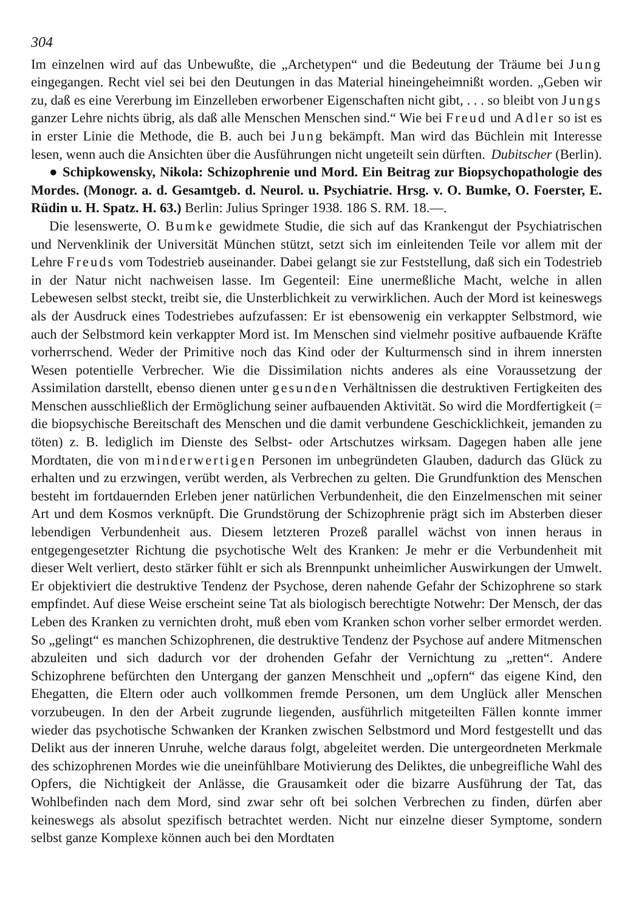304
Im einzelnen wird auf das Unbewußte, die „Archetypen“ und die Bedeutung der Träume bei Jung eingegangen. Recht viel sei bei den Deutungen in das Material hineingeheimnißt worden. „Geben wir zu, daß es eine Vererbung im Einzelleben erworbener Eigenschaften nicht gibt, . . . so bleibt von Jungs ganzer Lehre nichts übrig, als daß alle Menschen Menschen sind.“ Wie bei Freud und Adler so ist es in erster Linie die Methode, die B. auch bei Jung bekämpft. Man wird das Büchlein mit Interesse lesen, wenn auch die Ansichten über die Ausführungen nicht ungeteilt sein dürften. Dubitscher (Berlin).
● Schipkowensky, Nikola: Schizophrenie und Mord. Ein Beitrag zur Biopsychopathologie des Mordes. (Monogr. a. d. Gesamtgeb. d. Neurol. u. Psychiatrie. Hrsg. v. O. Bumke, O. Foerster, E. Rüdin u. H. Spatz. H. 63.) Berlin: Julius Springer 1938. 186 S. RM. 18.—.
Die lesenswerte, O. Bumke gewidmete Studie, die sich auf das Krankengut der Psychiatrischen und Nervenklinik der Universität München stützt, setzt sich im einleitenden Teile vor allem mit der Lehre Freuds vom Todestrieb auseinander. Dabei gelangt sie zur Feststellung, daß sich ein Todestrieb in der Natur nicht nachweisen lasse. Im Gegenteil: Eine unermeßliche Macht, welche in allen Lebewesen selbst steckt, treibt sie, die Unsterblichkeit zu verwirklichen. Auch der Mord ist keineswegs als der Ausdruck eines Todestriebes aufzufassen: Er ist ebensowenig ein verkappter Selbstmord, wie auch der Selbstmord kein verkappter Mord ist. Im Menschen sind vielmehr positive aufbauende Kräfte vorherrschend. Weder der Primitive noch das Kind oder der Kulturmensch sind in ihrem innersten Wesen potentielle Verbrecher. Wie die Dissimilation nichts anderes als eine Voraussetzung der Assimilation darstellt, ebenso dienen unter gesunden Verhältnissen die destruktiven Fertigkeiten des Menschen ausschließlich der Ermöglichung seiner aufbauenden Aktivität. So wird die Mordfertigkeit (= die biopsychische Bereitschaft des Menschen und die damit verbundene Geschicklichkeit, jemanden zu töten) z. B. lediglich im Dienste des Selbst- oder Artschutzes wirksam. Dagegen haben alle jene Mordtaten, die von minderwertigen Personen im unbegründeten Glauben, dadurch das Glück zu erhalten und zu erzwingen, verübt werden, als Verbrechen zu gelten. Die Grundfunktion des Menschen besteht im fortdauernden Erleben jener natürlichen Verbundenheit, die den Einzelmenschen mit seiner Art und dem Kosmos verknüpft. Die Grundstörung der Schizophrenie prägt sich im Absterben dieser lebendigen Verbundenheit aus. Diesem letzteren Prozeß parallel wächst von innen heraus in entgegengesetzter Richtung die psychotische Welt des Kranken: Je mehr er die Verbundenheit mit dieser Welt verliert, desto stärker fühlt er sich als Brennpunkt unheimlicher Auswirkungen der Umwelt. Er objektiviert die destruktive Tendenz der Psychose, deren nahende Gefahr der Schizophrene so stark empfindet. Auf diese Weise erscheint seine Tat als biologisch berechtigte Notwehr: Der Mensch, der das Leben des Kranken zu vernichten droht, muß eben vom Kranken schon vorher selber ermordet werden. So „gelingt“ es manchen Schizophrenen, die destruktive Tendenz der Psychose auf andere Mitmenschen abzuleiten und sich dadurch vor der drohenden Gefahr der Vernichtung zu „retten“. Andere Schizophrene befürchten den Untergang der ganzen Menschheit und „opfern“ das eigene Kind, den Ehegatten, die Eltern oder auch vollkommen fremde Personen, um dem Unglück aller Menschen vorzubeugen. In den der Arbeit zugrunde liegenden, ausführlich mitgeteilten Fällen konnte immer wieder das psychotische Schwanken der Kranken zwischen Selbstmord und Mord festgestellt und das Delikt aus der inneren Unruhe, welche daraus folgt, abgeleitet werden. Die untergeordneten Merkmale des schizophrenen Mordes wie die uneinfühlbare Motivierung des Deliktes, die unbegreifliche Wahl des Opfers, die Nichtigkeit der Anlässe, die Grausamkeit oder die bizarre Ausführung der Tat, das Wohlbefinden nach dem Mord, sind zwar sehr oft bei solchen Verbrechen zu finden, dürfen aber keineswegs als absolut spezifisch betrachtet werden. Nicht nur einzelne dieser Symptome, sondern selbst ganze Komplexe können auch bei den Mordtaten